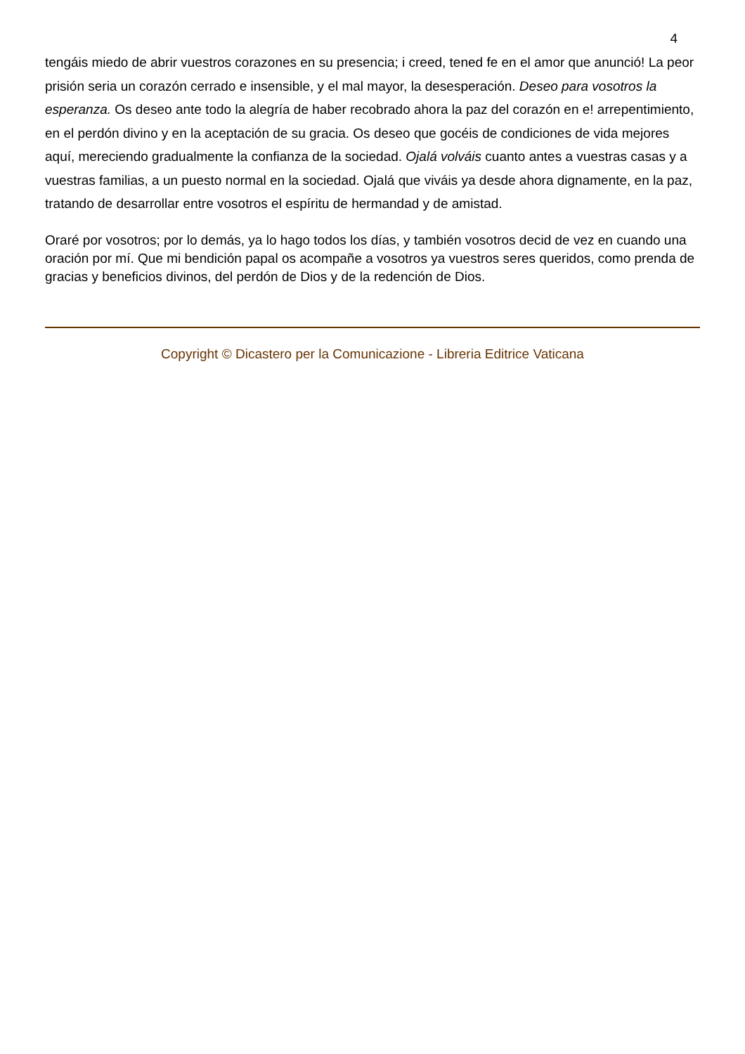4
tengáis miedo de abrir vuestros corazones en su presencia; i creed, tened fe en el amor que anunció! La peor prisión seria un corazón cerrado e insensible, y el mal mayor, la desesperación. Deseo para vosotros la esperanza. Os deseo ante todo la alegría de haber recobrado ahora la paz del corazón en e! arrepentimiento, en el perdón divino y en la aceptación de su gracia. Os deseo que gocéis de condiciones de vida mejores aquí, mereciendo gradualmente la confianza de la sociedad. Ojalá volváis cuanto antes a vuestras casas y a vuestras familias, a un puesto normal en la sociedad. Ojalá que viváis ya desde ahora dignamente, en la paz, tratando de desarrollar entre vosotros el espíritu de hermandad y de amistad.
Oraré por vosotros; por lo demás, ya lo hago todos los días, y también vosotros decid de vez en cuando una oración por mí. Que mi bendición papal os acompañe a vosotros ya vuestros seres queridos, como prenda de gracias y beneficios divinos, del perdón de Dios y de la redención de Dios.
Copyright © Dicastero per la Comunicazione - Libreria Editrice Vaticana